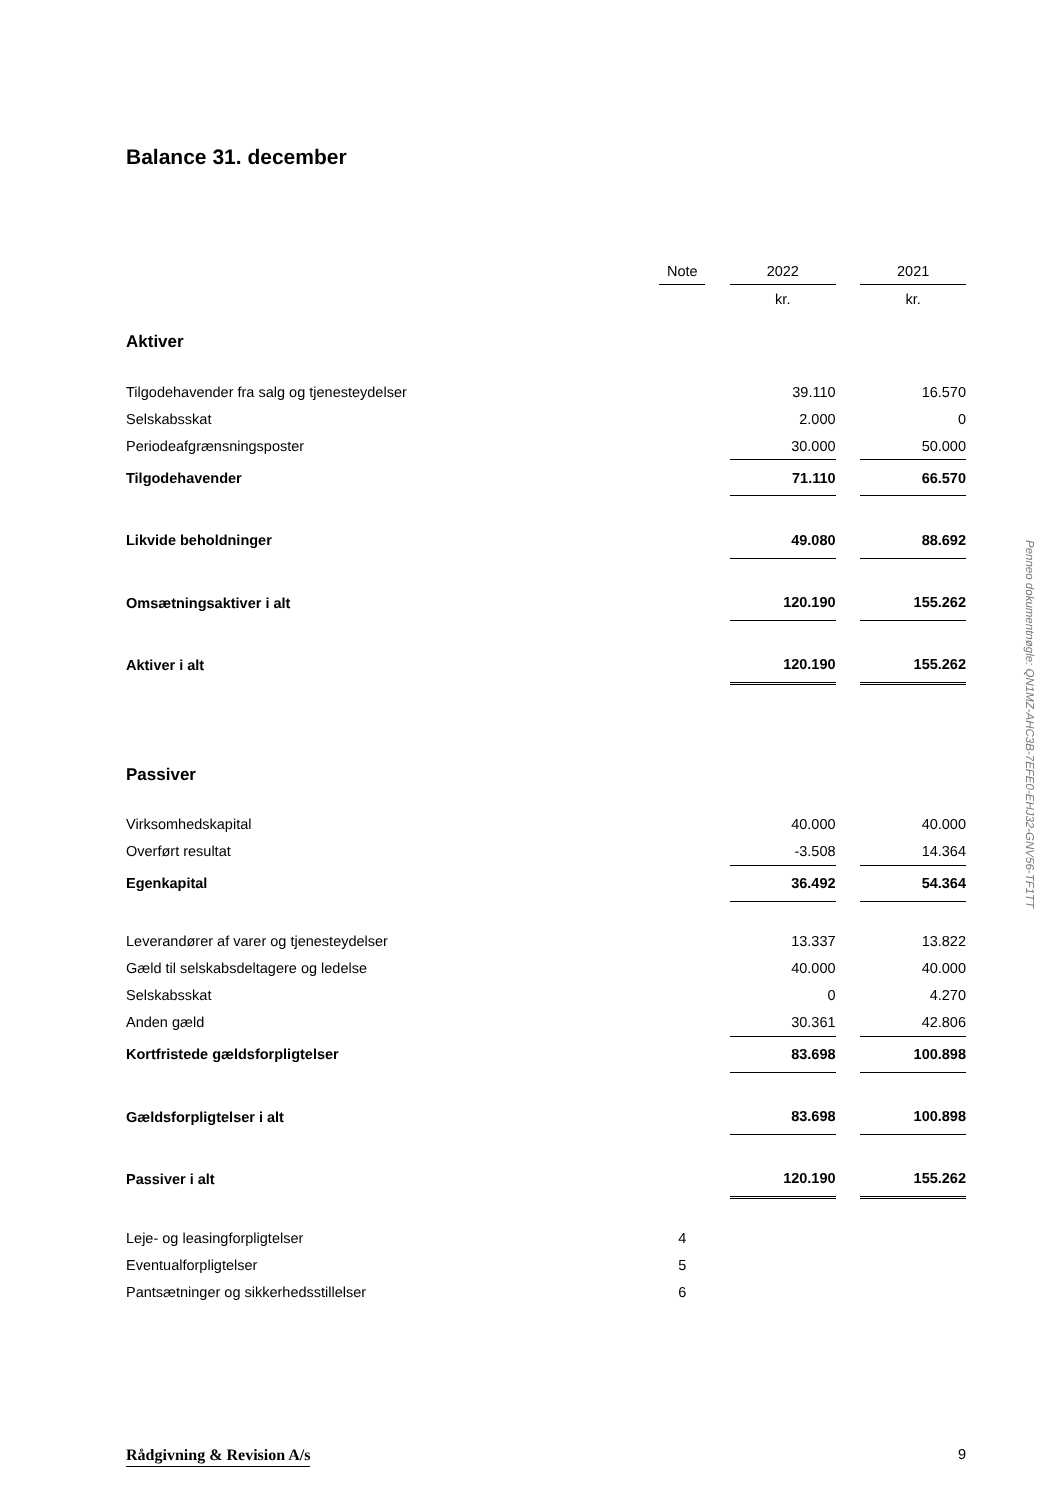Balance 31. december
| | Note | | 2022 | | 2021 |
| --- | --- | --- | --- | --- | --- |
| | | | kr. | | kr. |
| Aktiver | | | | | |
| Tilgodehavender fra salg og tjenesteydelser | | | 39.110 | | 16.570 |
| Selskabsskat | | | 2.000 | | 0 |
| Periodeafgrænsningsposter | | | 30.000 | | 50.000 |
| Tilgodehavender | | | 71.110 | | 66.570 |
| Likvide beholdninger | | | 49.080 | | 88.692 |
| Omsætningsaktiver i alt | | | 120.190 | | 155.262 |
| Aktiver i alt | | | 120.190 | | 155.262 |
| Passiver | | | | | |
| Virksomhedskapital | | | 40.000 | | 40.000 |
| Overført resultat | | | -3.508 | | 14.364 |
| Egenkapital | | | 36.492 | | 54.364 |
| Leverandører af varer og tjenesteydelser | | | 13.337 | | 13.822 |
| Gæld til selskabsdeltagere og ledelse | | | 40.000 | | 40.000 |
| Selskabsskat | | | 0 | | 4.270 |
| Anden gæld | | | 30.361 | | 42.806 |
| Kortfristede gældsforpligtelser | | | 83.698 | | 100.898 |
| Gældsforpligtelser i alt | | | 83.698 | | 100.898 |
| Passiver i alt | | | 120.190 | | 155.262 |
| Leje- og leasingforpligtelser | 4 | | | | |
| Eventualforpligtelser | 5 | | | | |
| Pantsætninger og sikkerhedsstillelser | 6 | | | | |
Rådgivning & Revision A/s 9
Penneo dokumentnøgle: QN1MZ-AHC3B-7EFE0-EHJ32-GNV56-TF1TT